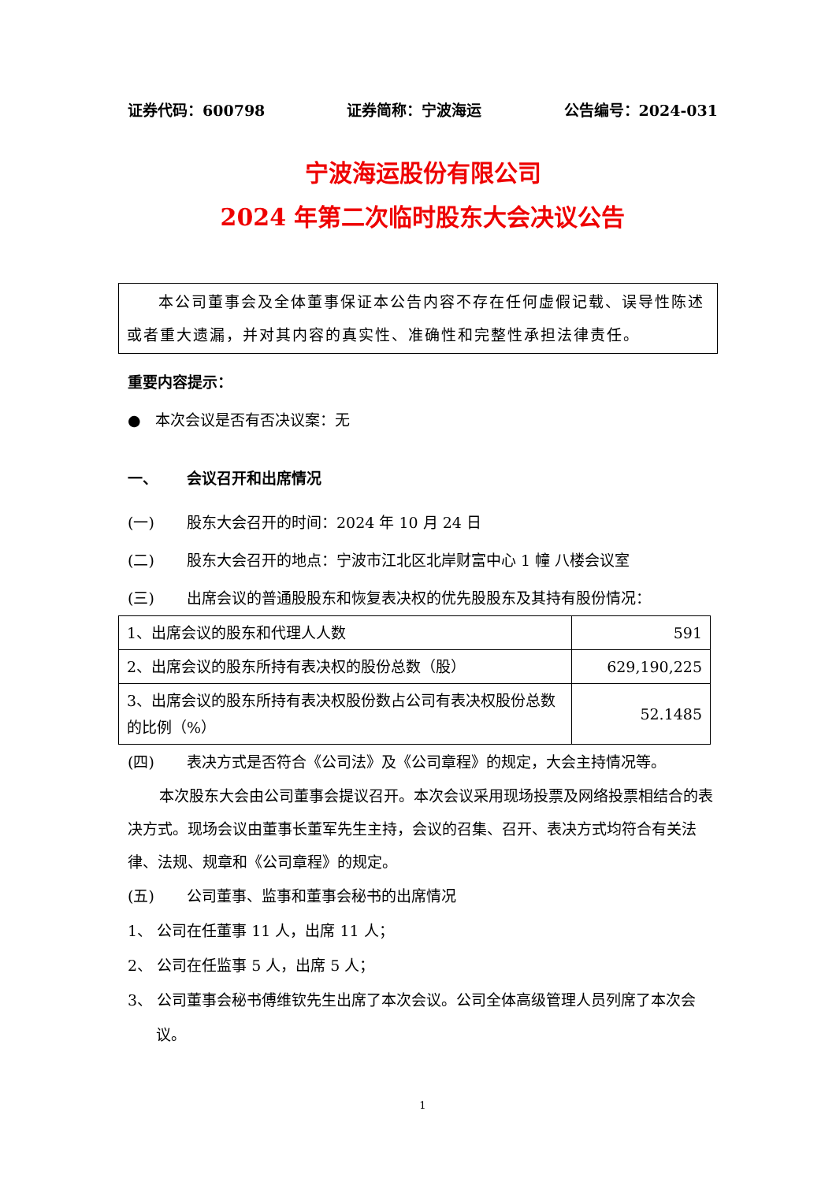证券代码：600798 证券简称：宁波海运 公告编号：2024-031
宁波海运股份有限公司
2024 年第二次临时股东大会决议公告
本公司董事会及全体董事保证本公告内容不存在任何虚假记载、误导性陈述或者重大遗漏，并对其内容的真实性、准确性和完整性承担法律责任。
重要内容提示：
● 本次会议是否有否决议案：无
一、 会议召开和出席情况
(一) 股东大会召开的时间：2024 年 10 月 24 日
(二) 股东大会召开的地点：宁波市江北区北岸财富中心 1 幢 八楼会议室
(三) 出席会议的普通股股东和恢复表决权的优先股股东及其持有股份情况：
| 1、出席会议的股东和代理人人数 | 591 |
| 2、出席会议的股东所持有表决权的股份总数（股） | 629,190,225 |
| 3、出席会议的股东所持有表决权股份数占公司有表决权股份总数的比例（%） | 52.1485 |
(四) 表决方式是否符合《公司法》及《公司章程》的规定，大会主持情况等。
本次股东大会由公司董事会提议召开。本次会议采用现场投票及网络投票相结合的表决方式。现场会议由董事长董军先生主持，会议的召集、召开、表决方式均符合有关法律、法规、规章和《公司章程》的规定。
(五) 公司董事、监事和董事会秘书的出席情况
1、 公司在任董事 11 人，出席 11 人；
2、 公司在任监事 5 人，出席 5 人；
3、 公司董事会秘书傅维钦先生出席了本次会议。公司全体高级管理人员列席了本次会议。
1